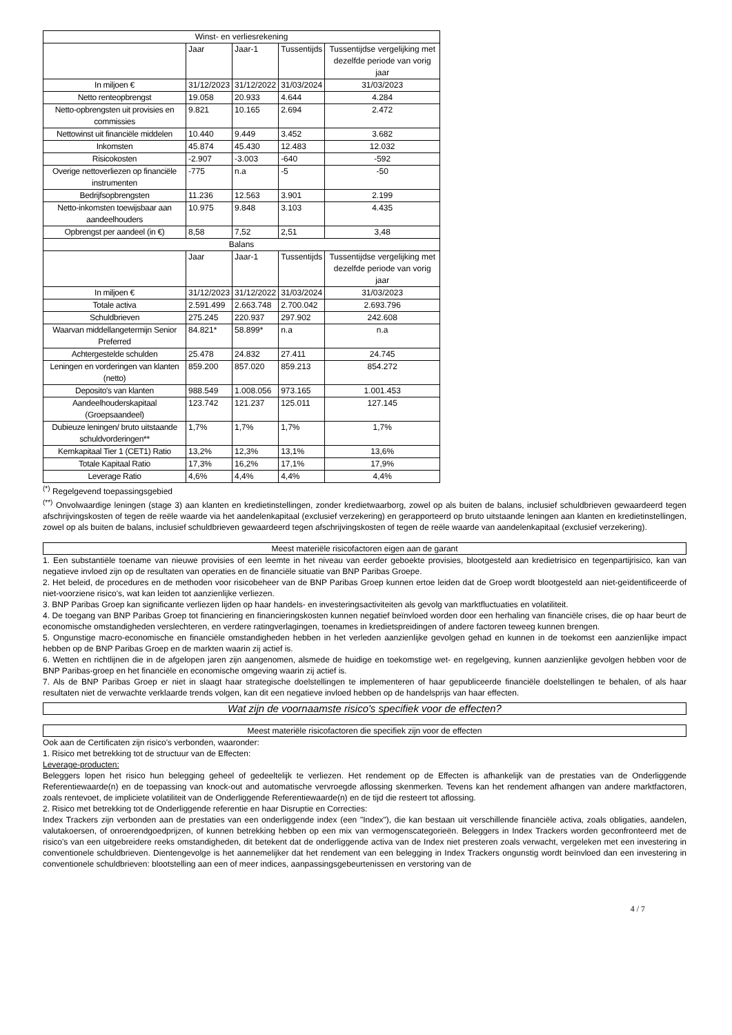| Winst- en verliesrekening | | | | |
| --- | --- | --- | --- | --- |
| | Jaar | Jaar-1 | Tussentijds | Tussentijdse vergelijking met dezelfde periode van vorig jaar |
| In miljoen € | 31/12/2023 | 31/12/2022 | 31/03/2024 | 31/03/2023 |
| Netto renteopbrengst | 19.058 | 20.933 | 4.644 | 4.284 |
| Netto-opbrengsten uit provisies en commissies | 9.821 | 10.165 | 2.694 | 2.472 |
| Nettowinst uit financiële middelen | 10.440 | 9.449 | 3.452 | 3.682 |
| Inkomsten | 45.874 | 45.430 | 12.483 | 12.032 |
| Risicokosten | -2.907 | -3.003 | -640 | -592 |
| Overige nettoverliezen op financiële instrumenten | -775 | n.a | -5 | -50 |
| Bedrijfsopbrengsten | 11.236 | 12.563 | 3.901 | 2.199 |
| Netto-inkomsten toewijsbaar aan aandeelhouders | 10.975 | 9.848 | 3.103 | 4.435 |
| Opbrengst per aandeel (in €) | 8,58 | 7,52 | 2,51 | 3,48 |
| Balans | | | | |
| | Jaar | Jaar-1 | Tussentijds | Tussentijdse vergelijking met dezelfde periode van vorig jaar |
| In miljoen € | 31/12/2023 | 31/12/2022 | 31/03/2024 | 31/03/2023 |
| Totale activa | 2.591.499 | 2.663.748 | 2.700.042 | 2.693.796 |
| Schuldbrieven | 275.245 | 220.937 | 297.902 | 242.608 |
| Waarvan middellangetermijn Senior Preferred | 84.821* | 58.899* | n.a | n.a |
| Achtergestelde schulden | 25.478 | 24.832 | 27.411 | 24.745 |
| Leningen en vorderingen van klanten (netto) | 859.200 | 857.020 | 859.213 | 854.272 |
| Deposito's van klanten | 988.549 | 1.008.056 | 973.165 | 1.001.453 |
| Aandeelhouderskapitaal (Groepsaandeel) | 123.742 | 121.237 | 125.011 | 127.145 |
| Dubieuze leningen/ bruto uitstaande schuldvorderingen** | 1,7% | 1,7% | 1,7% | 1,7% |
| Kernkapitaal Tier 1 (CET1) Ratio | 13,2% | 12,3% | 13,1% | 13,6% |
| Totale Kapitaal Ratio | 17,3% | 16,2% | 17,1% | 17,9% |
| Leverage Ratio | 4,6% | 4,4% | 4,4% | 4,4% |
<sup>(*)</sup> Regelgevend toepassingsgebied
<sup>(**)</sup> Onvolwaardige leningen (stage 3) aan klanten en kredietinstellingen, zonder kredietwaarborg, zowel op als buiten de balans, inclusief schuldbrieven gewaardeerd tegen afschrijvingskosten of tegen de reële waarde via het aandelenkapitaal (exclusief verzekering) en gerapporteerd op bruto uitstaande leningen aan klanten en kredietinstellingen, zowel op als buiten de balans, inclusief schuldbrieven gewaardeerd tegen afschrijvingskosten of tegen de reële waarde van aandelenkapitaal (exclusief verzekering).
Meest materiële risicofactoren eigen aan de garant
1. Een substantiële toename van nieuwe provisies of een leemte in het niveau van eerder geboekte provisies, blootgesteld aan kredietrisico en tegenpartijrisico, kan van negatieve invloed zijn op de resultaten van operaties en de financiële situatie van BNP Paribas Groepe.
2. Het beleid, de procedures en de methoden voor risicobeheer van de BNP Paribas Groep kunnen ertoe leiden dat de Groep wordt blootgesteld aan niet-geïdentificeerde of niet-voorziene risico's, wat kan leiden tot aanzienlijke verliezen.
3. BNP Paribas Groep kan significante verliezen lijden op haar handels- en investeringsactiviteiten als gevolg van marktfluctuaties en volatiliteit.
4. De toegang van BNP Paribas Groep tot financiering en financieringskosten kunnen negatief beïnvloed worden door een herhaling van financiële crises, die op haar beurt de economische omstandigheden verslechteren, en verdere ratingverlagingen, toenames in kredietspreidingen of andere factoren teweeg kunnen brengen.
5. Ongunstige macro-economische en financiële omstandigheden hebben in het verleden aanzienlijke gevolgen gehad en kunnen in de toekomst een aanzienlijke impact hebben op de BNP Paribas Groep en de markten waarin zij actief is.
6. Wetten en richtlijnen die in de afgelopen jaren zijn aangenomen, alsmede de huidige en toekomstige wet- en regelgeving, kunnen aanzienlijke gevolgen hebben voor de BNP Paribas-groep en het financiële en economische omgeving waarin zij actief is.
7. Als de BNP Paribas Groep er niet in slaagt haar strategische doelstellingen te implementeren of haar gepubliceerde financiële doelstellingen te behalen, of als haar resultaten niet de verwachte verklaarde trends volgen, kan dit een negatieve invloed hebben op de handelsprijs van haar effecten.
Wat zijn de voornaamste risico's specifiek voor de effecten?
Meest materiële risicofactoren die specifiek zijn voor de effecten
Ook aan de Certificaten zijn risico's verbonden, waaronder:
1. Risico met betrekking tot de structuur van de Effecten:
Leverage-producten:
Beleggers lopen het risico hun belegging geheel of gedeeltelijk te verliezen. Het rendement op de Effecten is afhankelijk van de prestaties van de Onderliggende Referentiewaarde(n) en de toepassing van knock-out and automatische vervroegde aflossing skenmerken. Tevens kan het rendement afhangen van andere marktfactoren, zoals rentevoet, de impliciete volatiliteit van de Onderliggende Referentiewaarde(n) en de tijd die resteert tot aflossing.
2. Risico met betrekking tot de Onderliggende referentie en haar Disruptie en Correcties:
Index Trackers zijn verbonden aan de prestaties van een onderliggende index (een "Index"), die kan bestaan uit verschillende financiële activa, zoals obligaties, aandelen, valutakoersen, of onroerendgoedprijzen, of kunnen betrekking hebben op een mix van vermogenscategorieën. Beleggers in Index Trackers worden geconfronteerd met de risico's van een uitgebreidere reeks omstandigheden, dit betekent dat de onderliggende activa van de Index niet presteren zoals verwacht, vergeleken met een investering in conventionele schuldbrieven. Dientengevolge is het aannemelijker dat het rendement van een belegging in Index Trackers ongunstig wordt beïnvloed dan een investering in conventionele schuldbrieven: blootstelling aan een of meer indices, aanpassingsgebeurtenissen en verstoring van de
4 / 7